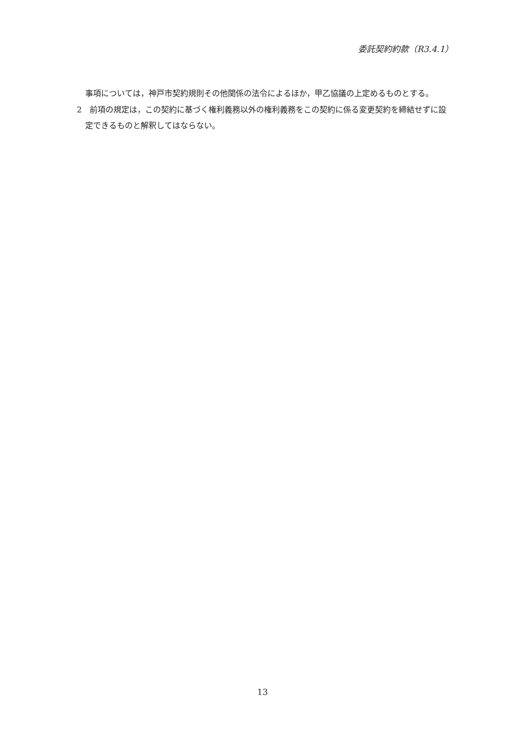委託契約約款（R3.4.1）
事項については，神戸市契約規則その他関係の法令によるほか，甲乙協議の上定めるものとする。
2　前項の規定は，この契約に基づく権利義務以外の権利義務をこの契約に係る変更契約を締結せずに設定できるものと解釈してはならない。
13